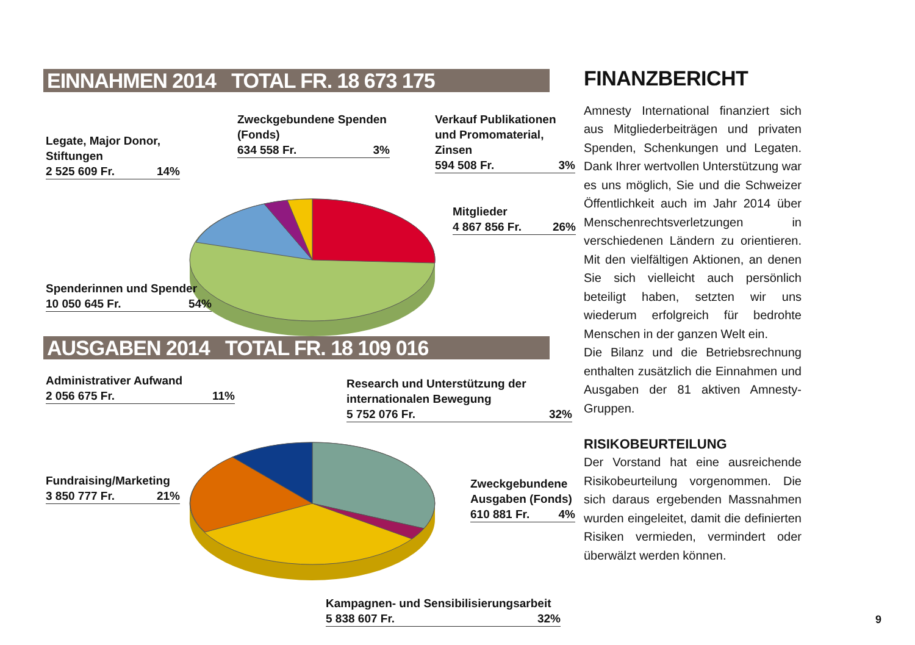EINNAHMEN 2014 TOTAL FR. 18 673 175
Legate, Major Donor,
Stiftungen
2 525 609 Fr. 14%
Zweckgebundene Spenden
(Fonds)
634 558 Fr. 3%
Verkauf Publikationen
und Promomaterial,
Zinsen
594 508 Fr. 3%
Mitglieder
4 867 856 Fr. 26%
Spenderinnen und Spender
10 050 645 Fr. 54%
AUSGABEN 2014 TOTAL FR. 18 109 016
Administrativer Aufwand
2 056 675 Fr. 11%
Research und Unterstützung der
internationalen Bewegung
5 752 076 Fr. 32%
Fundraising/Marketing
3 850 777 Fr. 21%
Zweckgebundene
Ausgaben (Fonds)
610 881 Fr. 4%
Kampagnen- und Sensibilisierungsarbeit
5 838 607 Fr. 32%
FINANZBERICHT
Amnesty International finanziert sich aus Mitgliederbeiträgen und privaten Spenden, Schenkungen und Legaten. Dank Ihrer wertvollen Unterstützung war es uns möglich, Sie und die Schweizer Öffentlichkeit auch im Jahr 2014 über Menschenrechtsverletzungen in verschiedenen Ländern zu orientieren. Mit den vielfältigen Aktionen, an denen Sie sich vielleicht auch persönlich beteiligt haben, setzten wir uns wiederum erfolgreich für bedrohte Menschen in der ganzen Welt ein.
Die Bilanz und die Betriebsrechnung enthalten zusätzlich die Einnahmen und Ausgaben der 81 aktiven Amnesty-Gruppen.
RISIKOBEURTEILUNG
Der Vorstand hat eine ausreichende Risikobeurteilung vorgenommen. Die sich daraus ergebenden Massnahmen wurden eingeleitet, damit die definierten Risiken vermieden, vermindert oder überwälzt werden können.
9